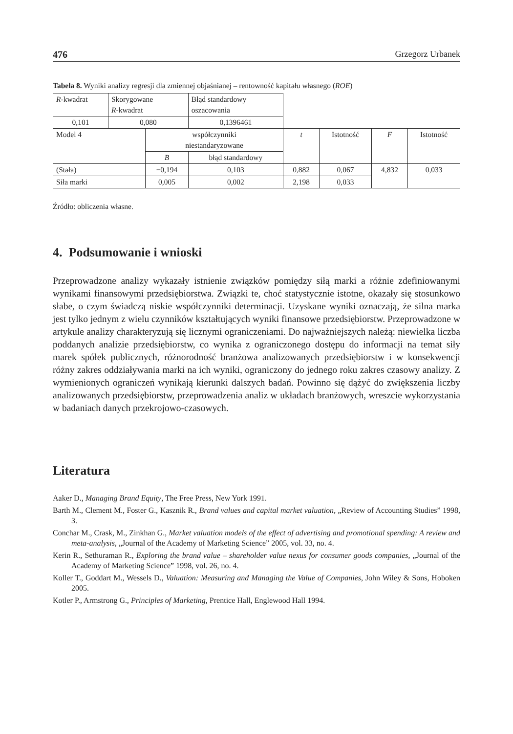476 Grzegorz Urbanek
Tabela 8. Wyniki analizy regresji dla zmiennej objaśnianej – rentowność kapitału własnego (ROE)
| R -kwadrat | Skorygowane R -kwadrat | | Błąd standardowy oszacowania | | | | | |
| 0,101 | 0,080 | | 0,1396461 | | | | | |
| Model 4 | | współczynniki niestandaryzowane | | | t | Istotność | F | Istotność |
| | | B | | błąd standardowy | | | | |
| (Stała) | | −0,194 | | 0,103 | 0,882 | 0,067 | 4,832 | 0,033 |
| Siła marki | | 0,005 | | 0,002 | 2,198 | 0,033 | | |
Źródło: obliczenia własne.
4. Podsumowanie i wnioski
Przeprowadzone analizy wykazały istnienie związków pomiędzy siłą marki a różnie zdefiniowanymi wynikami finansowymi przedsiębiorstwa. Związki te, choć statystycznie istotne, okazały się stosunkowo słabe, o czym świadczą niskie współczynniki determinacji. Uzyskane wyniki oznaczają, że silna marka jest tylko jednym z wielu czynników kształtujących wyniki finansowe przedsiębiorstw. Przeprowadzone w artykule analizy charakteryzują się licznymi ograniczeniami. Do najważniejszych należą: niewielka liczba poddanych analizie przedsiębiorstw, co wynika z ograniczonego dostępu do informacji na temat siły marek spółek publicznych, różnorodność branżowa analizowanych przedsiębiorstw i w konsekwencji różny zakres oddziaływania marki na ich wyniki, ograniczony do jednego roku zakres czasowy analizy. Z wymienionych ograniczeń wynikają kierunki dalszych badań. Powinno się dążyć do zwiększenia liczby analizowanych przedsiębiorstw, przeprowadzenia analiz w układach branżowych, wreszcie wykorzystania w badaniach danych przekrojowo-czasowych.
Literatura
Aaker D., Managing Brand Equity, The Free Press, New York 1991.
Barth M., Clement M., Foster G., Kasznik R., Brand values and capital market valuation, „Review of Accounting Studies” 1998, 3.
Conchar M., Crask, M., Zinkhan G., Market valuation models of the effect of advertising and promotional spending: A review and meta-analysis, „Journal of the Academy of Marketing Science” 2005, vol. 33, no. 4.
Kerin R., Sethuraman R., Exploring the brand value – shareholder value nexus for consumer goods companies, „Journal of the Academy of Marketing Science” 1998, vol. 26, no. 4.
Koller T., Goddart M., Wessels D., Valuation: Measuring and Managing the Value of Companies, John Wiley & Sons, Hoboken 2005.
Kotler P., Armstrong G., Principles of Marketing, Prentice Hall, Englewood Hall 1994.